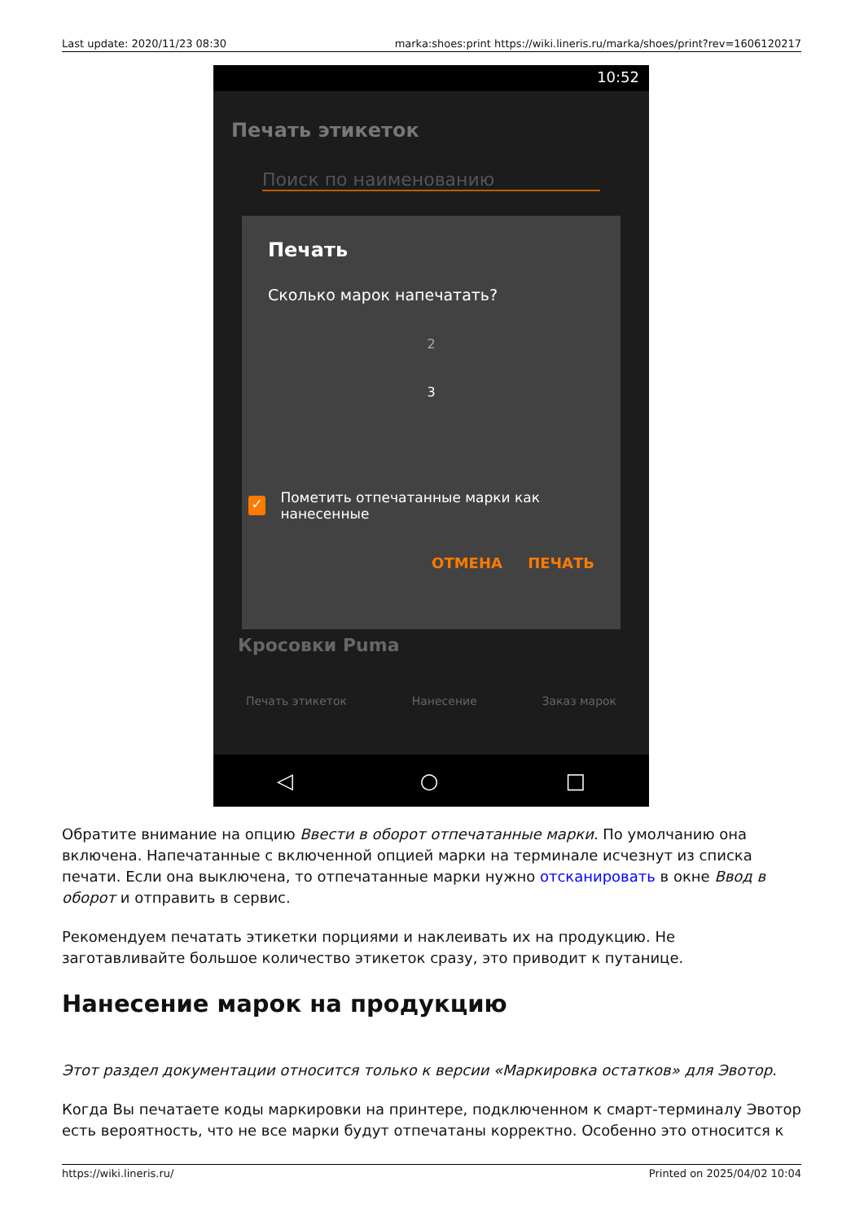Last update: 2020/11/23 08:30 marka:shoes:print https://wiki.lineris.ru/marka/shoes/print?rev=1606120217
10:52
Печать этикеток
Поиск по наименованию
Кросовки Puma
Печать
Сколько марок напечатать?
2
3
✓ Пометить отпечатанные марки как нанесенные
ОТМЕНА ПЕЧАТЬ
Печать этикеток Нанесение Заказ марок
◁ ○ □
Обратите внимание на опцию Ввести в оборот отпечатанные марки. По умолчанию она включена. Напечатанные с включенной опцией марки на терминале исчезнут из списка печати. Если она выключена, то отпечатанные марки нужно отсканировать в окне Ввод в оборот и отправить в сервис.
Рекомендуем печатать этикетки порциями и наклеивать их на продукцию. Не заготавливайте большое количество этикеток сразу, это приводит к путанице.
Нанесение марок на продукцию
Этот раздел документации относится только к версии «Маркировка остатков» для Эвотор.
Когда Вы печатаете коды маркировки на принтере, подключенном к смарт-терминалу Эвотор есть вероятность, что не все марки будут отпечатаны корректно. Особенно это относится к
https://wiki.lineris.ru/ Printed on 2025/04/02 10:04